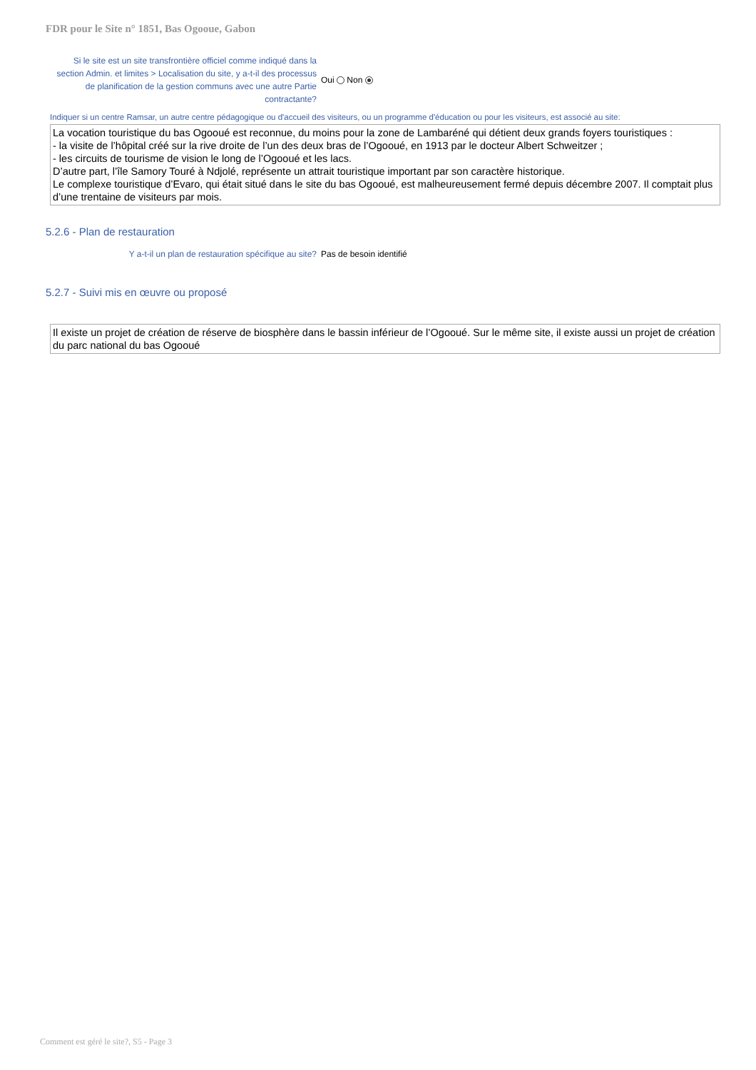FDR pour le Site n° 1851, Bas Ogooue, Gabon
Si le site est un site transfrontière officiel comme indiqué dans la section Admin. et limites > Localisation du site, y a-t-il des processus de planification de la gestion communs avec une autre Partie contractante?
Oui Non
Indiquer si un centre Ramsar, un autre centre pédagogique ou d'accueil des visiteurs, ou un programme d'éducation ou pour les visiteurs, est associé au site:
La vocation touristique du bas Ogooué est reconnue, du moins pour la zone de Lambaréné qui détient deux grands foyers touristiques :
- la visite de l’hôpital créé sur la rive droite de l’un des deux bras de l’Ogooué, en 1913 par le docteur Albert Schweitzer ;
- les circuits de tourisme de vision le long de l’Ogooué et les lacs.
D’autre part, l’île Samory Touré à Ndjolé, représente un attrait touristique important par son caractère historique.
Le complexe touristique d’Evaro, qui était situé dans le site du bas Ogooué, est malheureusement fermé depuis décembre 2007. Il comptait plus d’une trentaine de visiteurs par mois.
5.2.6 - Plan de restauration
Y a-t-il un plan de restauration spécifique au site?
Pas de besoin identifié
5.2.7 - Suivi mis en œuvre ou proposé
Il existe un projet de création de réserve de biosphère dans le bassin inférieur de l’Ogooué. Sur le même site, il existe aussi un projet de création du parc national du bas Ogooué
Comment est géré le site?, S5 - Page 3